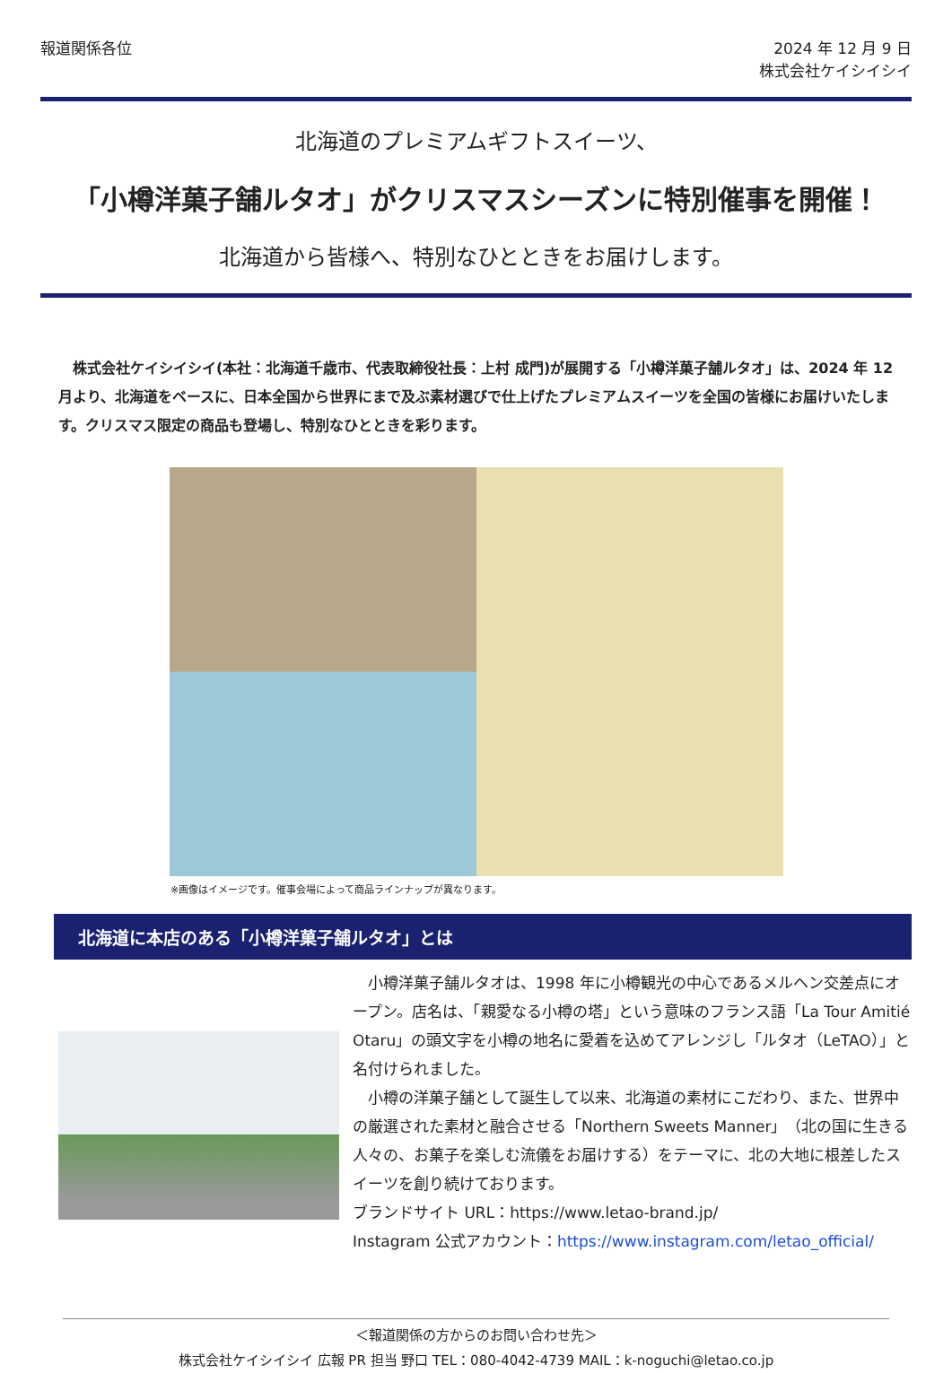報道関係各位 2024 年 12 月 9 日
株式会社ケイシイシイ
北海道のプレミアムギフトスイーツ、
「小樽洋菓子舗ルタオ」がクリスマスシーズンに特別催事を開催！
北海道から皆様へ、特別なひとときをお届けします。
株式会社ケイシイシイ(本社：北海道千歳市、代表取締役社長：上村 成門)が展開する「小樽洋菓子舗ルタオ」は、2024 年 12 月より、北海道をベースに、日本全国から世界にまで及ぶ素材選びで仕上げたプレミアムスイーツを全国の皆様にお届けいたします。クリスマス限定の商品も登場し、特別なひとときを彩ります。
※画像はイメージです。催事会場によって商品ラインナップが異なります。
北海道に本店のある「小樽洋菓子舗ルタオ」とは
　小樽洋菓子舗ルタオは、1998 年に小樽観光の中心であるメルヘン交差点にオープン。店名は、「親愛なる小樽の塔」という意味のフランス語「La Tour Amitié Otaru」の頭文字を小樽の地名に愛着を込めてアレンジし「ルタオ（LeTAO）」と名付けられました。
　小樽の洋菓子舗として誕生して以来、北海道の素材にこだわり、また、世界中の厳選された素材と融合させる「Northern Sweets Manner」（北の国に生きる人々の、お菓子を楽しむ流儀をお届けする）をテーマに、北の大地に根差したスイーツを創り続けております。
ブランドサイト URL：https://www.letao-brand.jp/
Instagram 公式アカウント：https://www.instagram.com/letao_official/
＜報道関係の方からのお問い合わせ先＞
株式会社ケイシイシイ 広報 PR 担当 野口 TEL：080-4042-4739 MAIL：k-noguchi@letao.co.jp